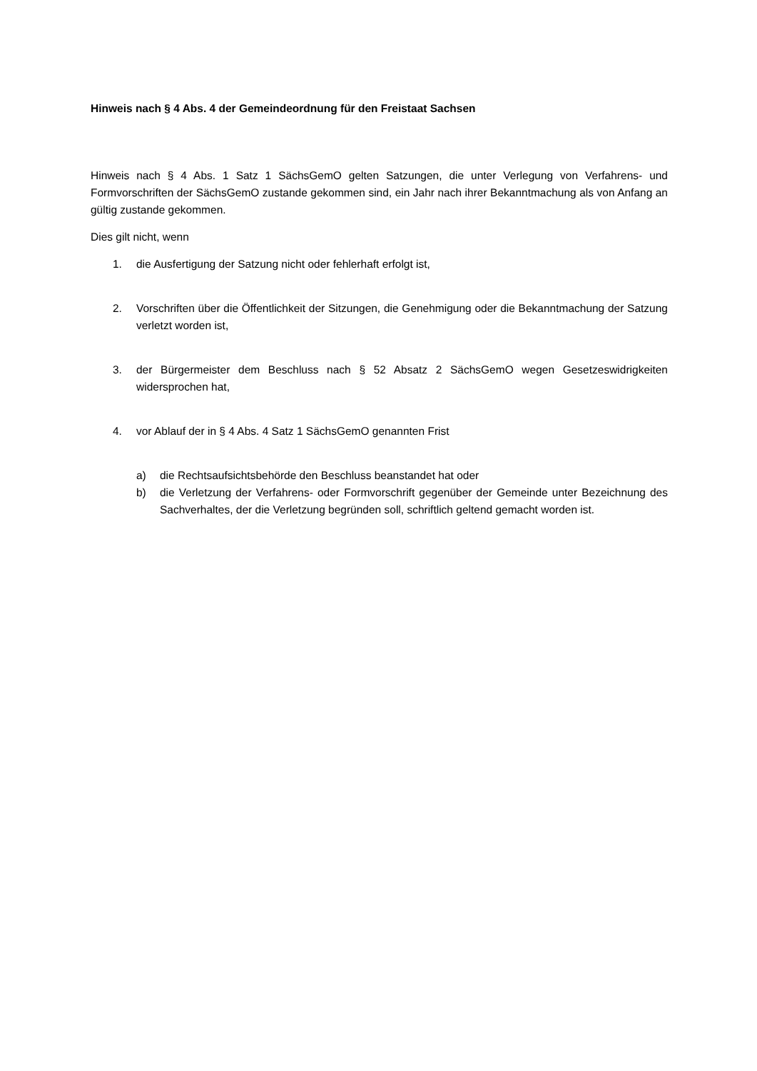Hinweis nach § 4 Abs. 4 der Gemeindeordnung für den Freistaat Sachsen
Hinweis nach § 4 Abs. 1 Satz 1 SächsGemO gelten Satzungen, die unter Verlegung von Verfahrens- und Formvorschriften der SächsGemO zustande gekommen sind, ein Jahr nach ihrer Bekanntmachung als von Anfang an gültig zustande gekommen.
Dies gilt nicht, wenn
1. die Ausfertigung der Satzung nicht oder fehlerhaft erfolgt ist,
2. Vorschriften über die Öffentlichkeit der Sitzungen, die Genehmigung oder die Bekanntmachung der Satzung verletzt worden ist,
3. der Bürgermeister dem Beschluss nach § 52 Absatz 2 SächsGemO wegen Gesetzeswidrigkeiten widersprochen hat,
4. vor Ablauf der in § 4 Abs. 4 Satz 1 SächsGemO genannten Frist
a) die Rechtsaufsichtsbehörde den Beschluss beanstandet hat oder
b) die Verletzung der Verfahrens- oder Formvorschrift gegenüber der Gemeinde unter Bezeichnung des Sachverhaltes, der die Verletzung begründen soll, schriftlich geltend gemacht worden ist.